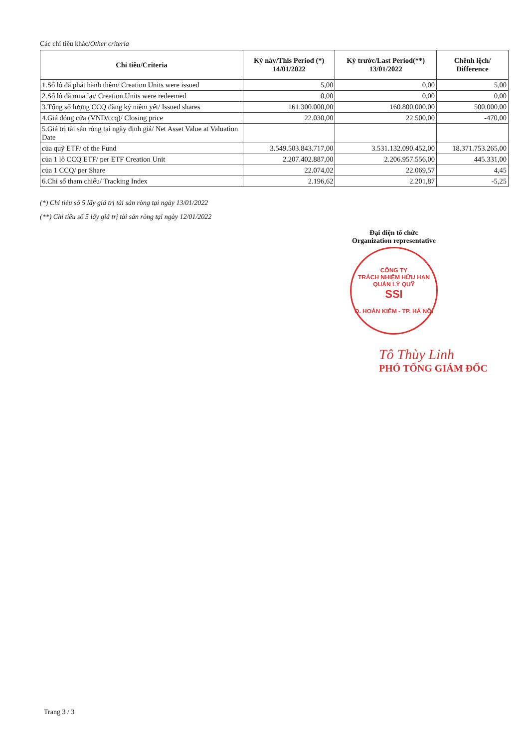Các chỉ tiêu khác/Other criteria
| Chỉ tiêu/Criteria | Kỳ này/This Period (*) 14/01/2022 | Kỳ trước/Last Period(**) 13/01/2022 | Chênh lệch/ Difference |
| --- | --- | --- | --- |
| 1.Số lô đã phát hành thêm/ Creation Units were issued | 5,00 | 0,00 | 5,00 |
| 2.Số lô đã mua lại/ Creation Units were redeemed | 0,00 | 0,00 | 0,00 |
| 3.Tổng số lượng CCQ đăng ký niêm yết/ Issued shares | 161.300.000,00 | 160.800.000,00 | 500.000,00 |
| 4.Giá đóng cửa (VND/ccq)/ Closing price | 22.030,00 | 22.500,00 | -470,00 |
| 5.Giá trị tài sản ròng tại ngày định giá/ Net Asset Value at Valuation Date | | | |
| của quỹ ETF/ of the Fund | 3.549.503.843.717,00 | 3.531.132.090.452,00 | 18.371.753.265,00 |
| của 1 lô CCQ ETF/ per ETF Creation Unit | 2.207.402.887,00 | 2.206.957.556,00 | 445.331,00 |
| của 1 CCQ/ per Share | 22.074,02 | 22.069,57 | 4,45 |
| 6.Chỉ số tham chiếu/ Tracking Index | 2.196,62 | 2.201,87 | -5,25 |
(*) Chỉ tiêu số 5 lấy giá trị tài sản ròng tại ngày 13/01/2022
(**) Chỉ tiêu số 5 lấy giá trị tài sản ròng tại ngày 12/01/2022
Đại diện tổ chức
Organization representative
CÔNG TY
TRÁCH NHIỆM HỮU HẠN
QUẢN LÝ QUỸ
SSI
Q. HOÀN KIẾM - TP. HÀ NỘI
Tô Thùy Linh
PHÓ TỔNG GIÁM ĐỐC
Trang 3 / 3